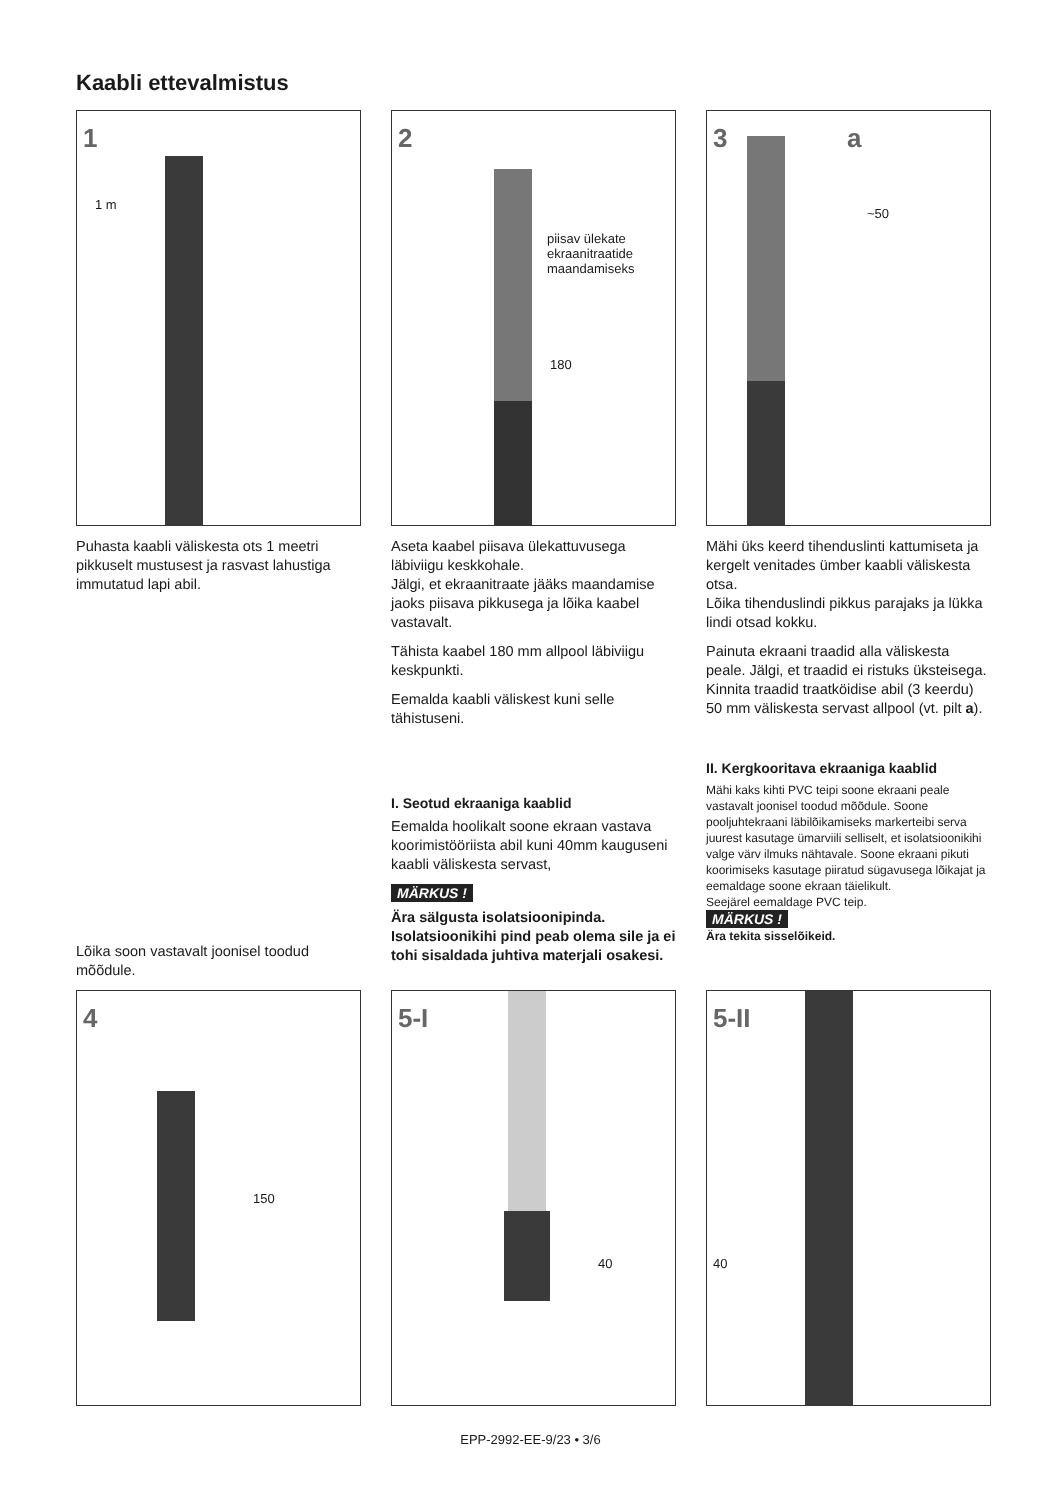Kaabli ettevalmistus
1
1 m
2
piisav ülekate
ekraanitraatide
maandamiseks
180
3 a
~50
Puhasta kaabli väliskesta ots 1 meetri pikkuselt mustusest ja rasvast lahustiga immutatud lapi abil.
Aseta kaabel piisava ülekattuvusega läbiviigu keskkohale.
Jälgi, et ekraanitraate jääks maandamise jaoks piisava pikkusega ja lõika kaabel vastavalt.
Tähista kaabel 180 mm allpool läbiviigu keskpunkti.
Eemalda kaabli väliskest kuni selle tähistuseni.
Mähi üks keerd tihenduslinti kattumiseta ja kergelt venitades ümber kaabli väliskesta otsa.
Lõika tihenduslindi pikkus parajaks ja lükka lindi otsad kokku.
Painuta ekraani traadid alla väliskesta peale. Jälgi, et traadid ei ristuks üksteisega. Kinnita traadid traatköidise abil (3 keerdu) 50 mm väliskesta servast allpool (vt. pilt a).
Lõika soon vastavalt joonisel toodud mõõdule.
I. Seotud ekraaniga kaablid
Eemalda hoolikalt soone ekraan vastava koorimistööriista abil kuni 40mm kauguseni kaabli väliskesta servast,
MÄRKUS !
Ära sälgusta isolatsioonipinda. Isolatsioonikihi pind peab olema sile ja ei tohi sisaldada juhtiva materjali osakesi.
II. Kergkooritava ekraaniga kaablid
Mähi kaks kihti PVC teipi soone ekraani peale vastavalt joonisel toodud mõõdule. Soone pooljuhtekraani läbilõikamiseks markerteibi serva juurest kasutage ümarviili selliselt, et isolatsioonikihi valge värv ilmuks nähtavale. Soone ekraani pikuti koorimiseks kasutage piiratud sügavusega lõikajat ja eemaldage soone ekraan täielikult.
Seejärel eemaldage PVC teip.
MÄRKUS !
Ära tekita sisselõikeid.
4
150
5-I
40
5-II
40
EPP-2992-EE-9/23 • 3/6